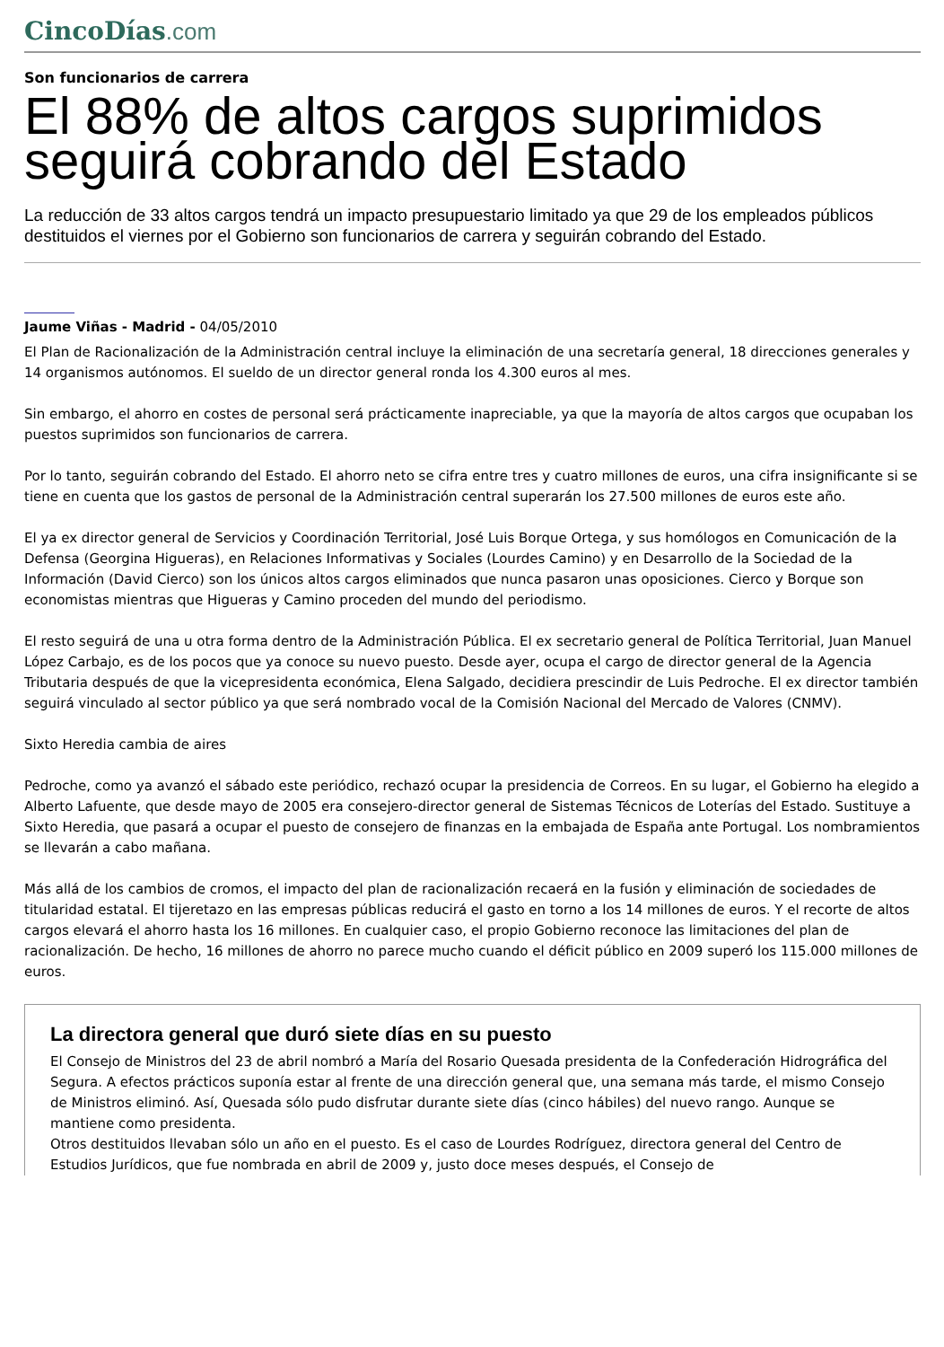CincoDías.com
Son funcionarios de carrera
El 88% de altos cargos suprimidos seguirá cobrando del Estado
La reducción de 33 altos cargos tendrá un impacto presupuestario limitado ya que 29 de los empleados públicos destituidos el viernes por el Gobierno son funcionarios de carrera y seguirán cobrando del Estado.
Jaume Viñas - Madrid - 04/05/2010
El Plan de Racionalización de la Administración central incluye la eliminación de una secretaría general, 18 direcciones generales y 14 organismos autónomos. El sueldo de un director general ronda los 4.300 euros al mes.
Sin embargo, el ahorro en costes de personal será prácticamente inapreciable, ya que la mayoría de altos cargos que ocupaban los puestos suprimidos son funcionarios de carrera.
Por lo tanto, seguirán cobrando del Estado. El ahorro neto se cifra entre tres y cuatro millones de euros, una cifra insignificante si se tiene en cuenta que los gastos de personal de la Administración central superarán los 27.500 millones de euros este año.
El ya ex director general de Servicios y Coordinación Territorial, José Luis Borque Ortega, y sus homólogos en Comunicación de la Defensa (Georgina Higueras), en Relaciones Informativas y Sociales (Lourdes Camino) y en Desarrollo de la Sociedad de la Información (David Cierco) son los únicos altos cargos eliminados que nunca pasaron unas oposiciones. Cierco y Borque son economistas mientras que Higueras y Camino proceden del mundo del periodismo.
El resto seguirá de una u otra forma dentro de la Administración Pública. El ex secretario general de Política Territorial, Juan Manuel López Carbajo, es de los pocos que ya conoce su nuevo puesto. Desde ayer, ocupa el cargo de director general de la Agencia Tributaria después de que la vicepresidenta económica, Elena Salgado, decidiera prescindir de Luis Pedroche. El ex director también seguirá vinculado al sector público ya que será nombrado vocal de la Comisión Nacional del Mercado de Valores (CNMV).
Sixto Heredia cambia de aires
Pedroche, como ya avanzó el sábado este periódico, rechazó ocupar la presidencia de Correos. En su lugar, el Gobierno ha elegido a Alberto Lafuente, que desde mayo de 2005 era consejero-director general de Sistemas Técnicos de Loterías del Estado. Sustituye a Sixto Heredia, que pasará a ocupar el puesto de consejero de finanzas en la embajada de España ante Portugal. Los nombramientos se llevarán a cabo mañana.
Más allá de los cambios de cromos, el impacto del plan de racionalización recaerá en la fusión y eliminación de sociedades de titularidad estatal. El tijeretazo en las empresas públicas reducirá el gasto en torno a los 14 millones de euros. Y el recorte de altos cargos elevará el ahorro hasta los 16 millones. En cualquier caso, el propio Gobierno reconoce las limitaciones del plan de racionalización. De hecho, 16 millones de ahorro no parece mucho cuando el déficit público en 2009 superó los 115.000 millones de euros.
La directora general que duró siete días en su puesto
El Consejo de Ministros del 23 de abril nombró a María del Rosario Quesada presidenta de la Confederación Hidrográfica del Segura. A efectos prácticos suponía estar al frente de una dirección general que, una semana más tarde, el mismo Consejo de Ministros eliminó. Así, Quesada sólo pudo disfrutar durante siete días (cinco hábiles) del nuevo rango. Aunque se mantiene como presidenta.
Otros destituidos llevaban sólo un año en el puesto. Es el caso de Lourdes Rodríguez, directora general del Centro de Estudios Jurídicos, que fue nombrada en abril de 2009 y, justo doce meses después, el Consejo de